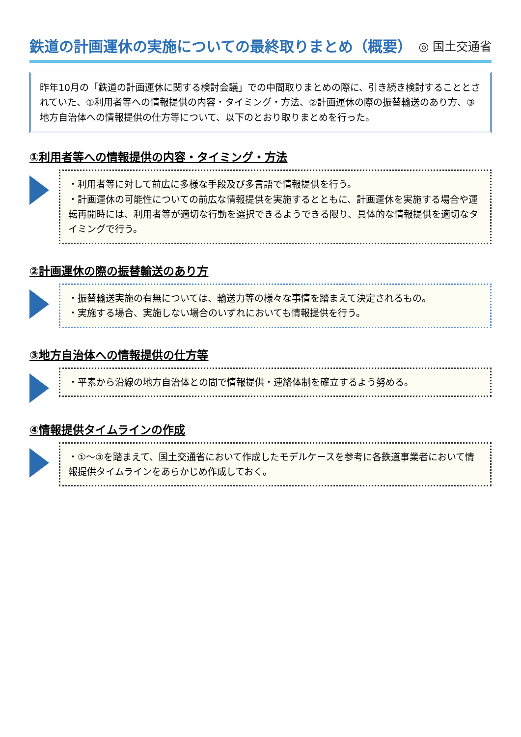鉄道の計画運休の実施についての最終取りまとめ（概要）
◎ 国土交通省
昨年10月の「鉄道の計画運休に関する検討会議」での中間取りまとめの際に、引き続き検討することとされていた、①利用者等への情報提供の内容・タイミング・方法、②計画運休の際の振替輸送のあり方、③地方自治体への情報提供の仕方等について、以下のとおり取りまとめを行った。
①利用者等への情報提供の内容・タイミング・方法
・利用者等に対して前広に多様な手段及び多言語で情報提供を行う。
・計画運休の可能性についての前広な情報提供を実施するとともに、計画運休を実施する場合や運転再開時には、利用者等が適切な行動を選択できるようできる限り、具体的な情報提供を適切なタイミングで行う。
②計画運休の際の振替輸送のあり方
・振替輸送実施の有無については、輸送力等の様々な事情を踏まえて決定されるもの。
・実施する場合、実施しない場合のいずれにおいても情報提供を行う。
③地方自治体への情報提供の仕方等
・平素から沿線の地方自治体との間で情報提供・連絡体制を確立するよう努める。
④情報提供タイムラインの作成
・①～③を踏まえて、国土交通省において作成したモデルケースを参考に各鉄道事業者において情報提供タイムラインをあらかじめ作成しておく。